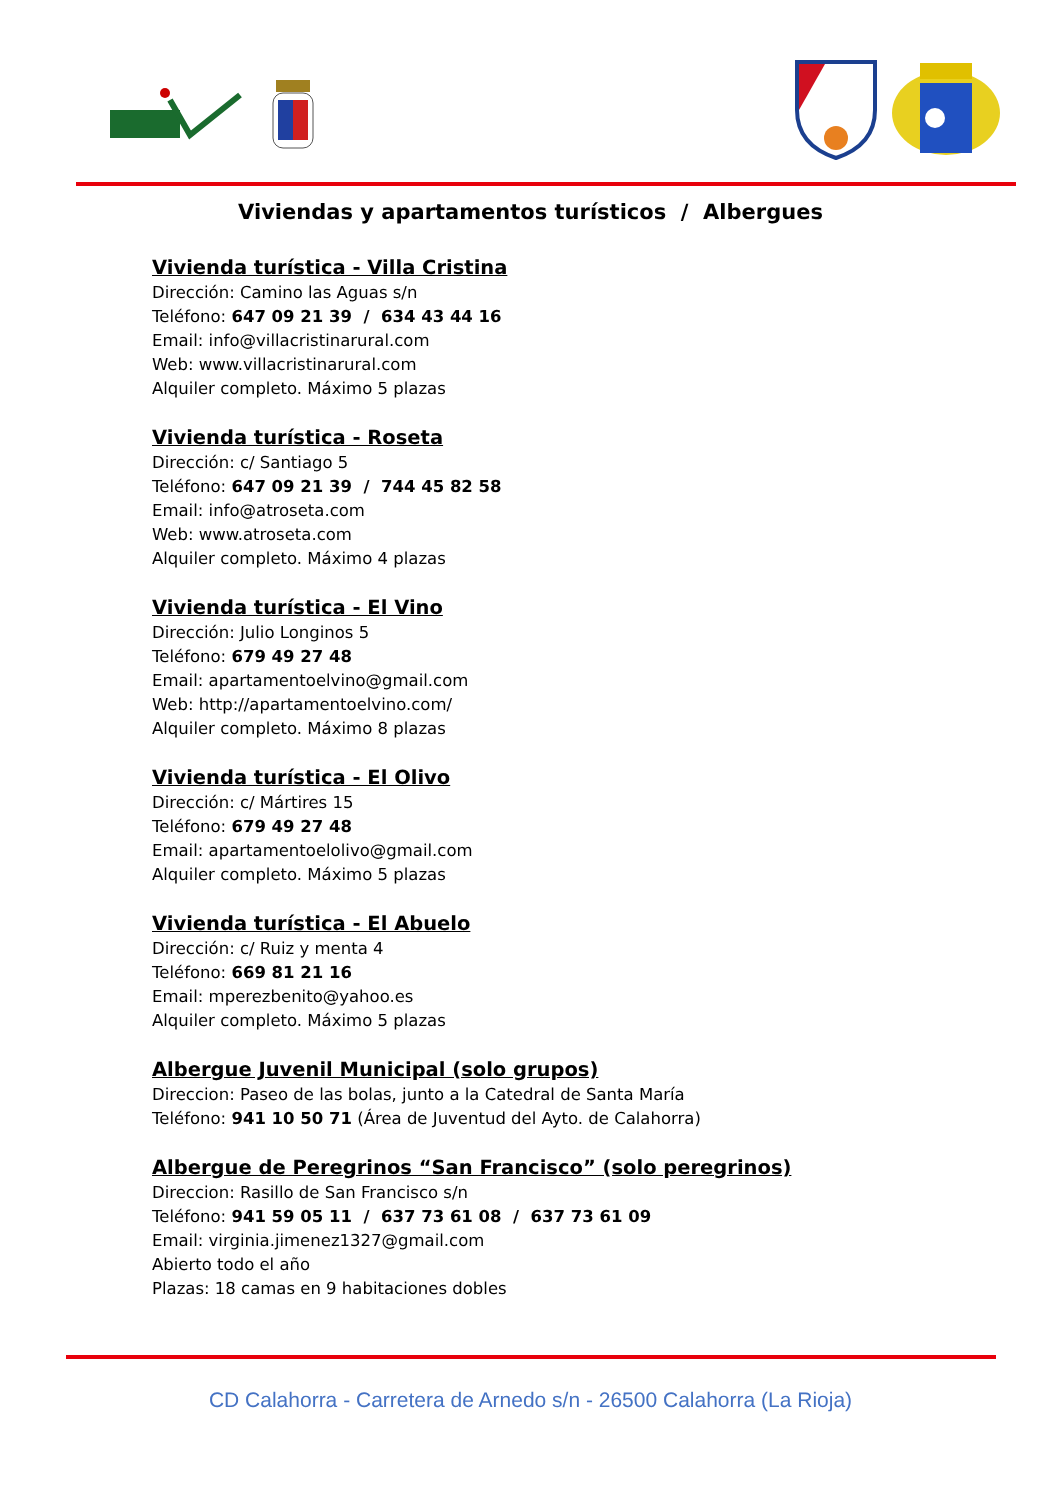Viviendas y apartamentos turísticos / Albergues
Vivienda turística - Villa Cristina
Dirección: Camino las Aguas s/n
Teléfono: 647 09 21 39 / 634 43 44 16
Email: info@villacristinarural.com
Web: www.villacristinarural.com
Alquiler completo. Máximo 5 plazas
Vivienda turística - Roseta
Dirección: c/ Santiago 5
Teléfono: 647 09 21 39 / 744 45 82 58
Email: info@atroseta.com
Web: www.atroseta.com
Alquiler completo. Máximo 4 plazas
Vivienda turística - El Vino
Dirección: Julio Longinos 5
Teléfono: 679 49 27 48
Email: apartamentoelvino@gmail.com
Web: http://apartamentoelvino.com/
Alquiler completo. Máximo 8 plazas
Vivienda turística - El Olivo
Dirección: c/ Mártires 15
Teléfono: 679 49 27 48
Email: apartamentoelolivo@gmail.com
Alquiler completo. Máximo 5 plazas
Vivienda turística - El Abuelo
Dirección: c/ Ruiz y menta 4
Teléfono: 669 81 21 16
Email: mperezbenito@yahoo.es
Alquiler completo. Máximo 5 plazas
Albergue Juvenil Municipal (solo grupos)
Direccion: Paseo de las bolas, junto a la Catedral de Santa María
Teléfono: 941 10 50 71 (Área de Juventud del Ayto. de Calahorra)
Albergue de Peregrinos “San Francisco” (solo peregrinos)
Direccion: Rasillo de San Francisco s/n
Teléfono: 941 59 05 11 / 637 73 61 08 / 637 73 61 09
Email: virginia.jimenez1327@gmail.com
Abierto todo el año
Plazas: 18 camas en 9 habitaciones dobles
CD Calahorra - Carretera de Arnedo s/n - 26500 Calahorra (La Rioja)